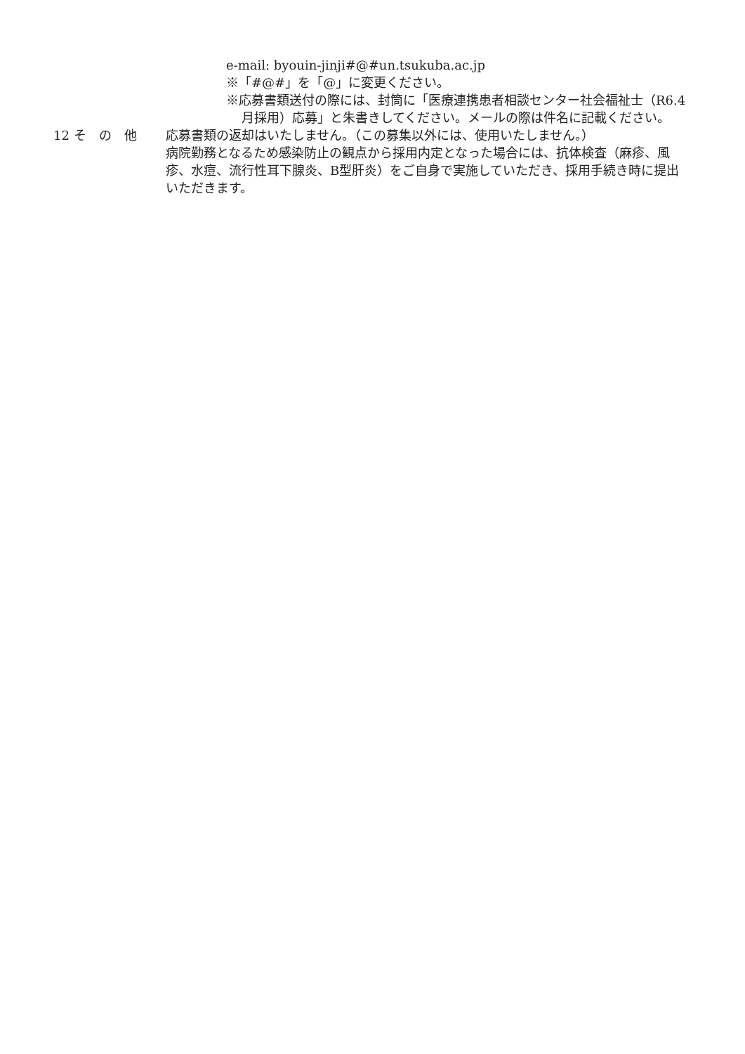e-mail: byouin-jinji#@#un.tsukuba.ac.jp
※「#@#」を「@」に変更ください。
※応募書類送付の際には、封筒に「医療連携患者相談センター社会福祉士（R6.4月採用）応募」と朱書きしてください。メールの際は件名に記載ください。
12 そ　の　他 応募書類の返却はいたしません。（この募集以外には、使用いたしません。）
病院勤務となるため感染防止の観点から採用内定となった場合には、抗体検査（麻疹、風疹、水痘、流行性耳下腺炎、B型肝炎）をご自身で実施していただき、採用手続き時に提出いただきます。